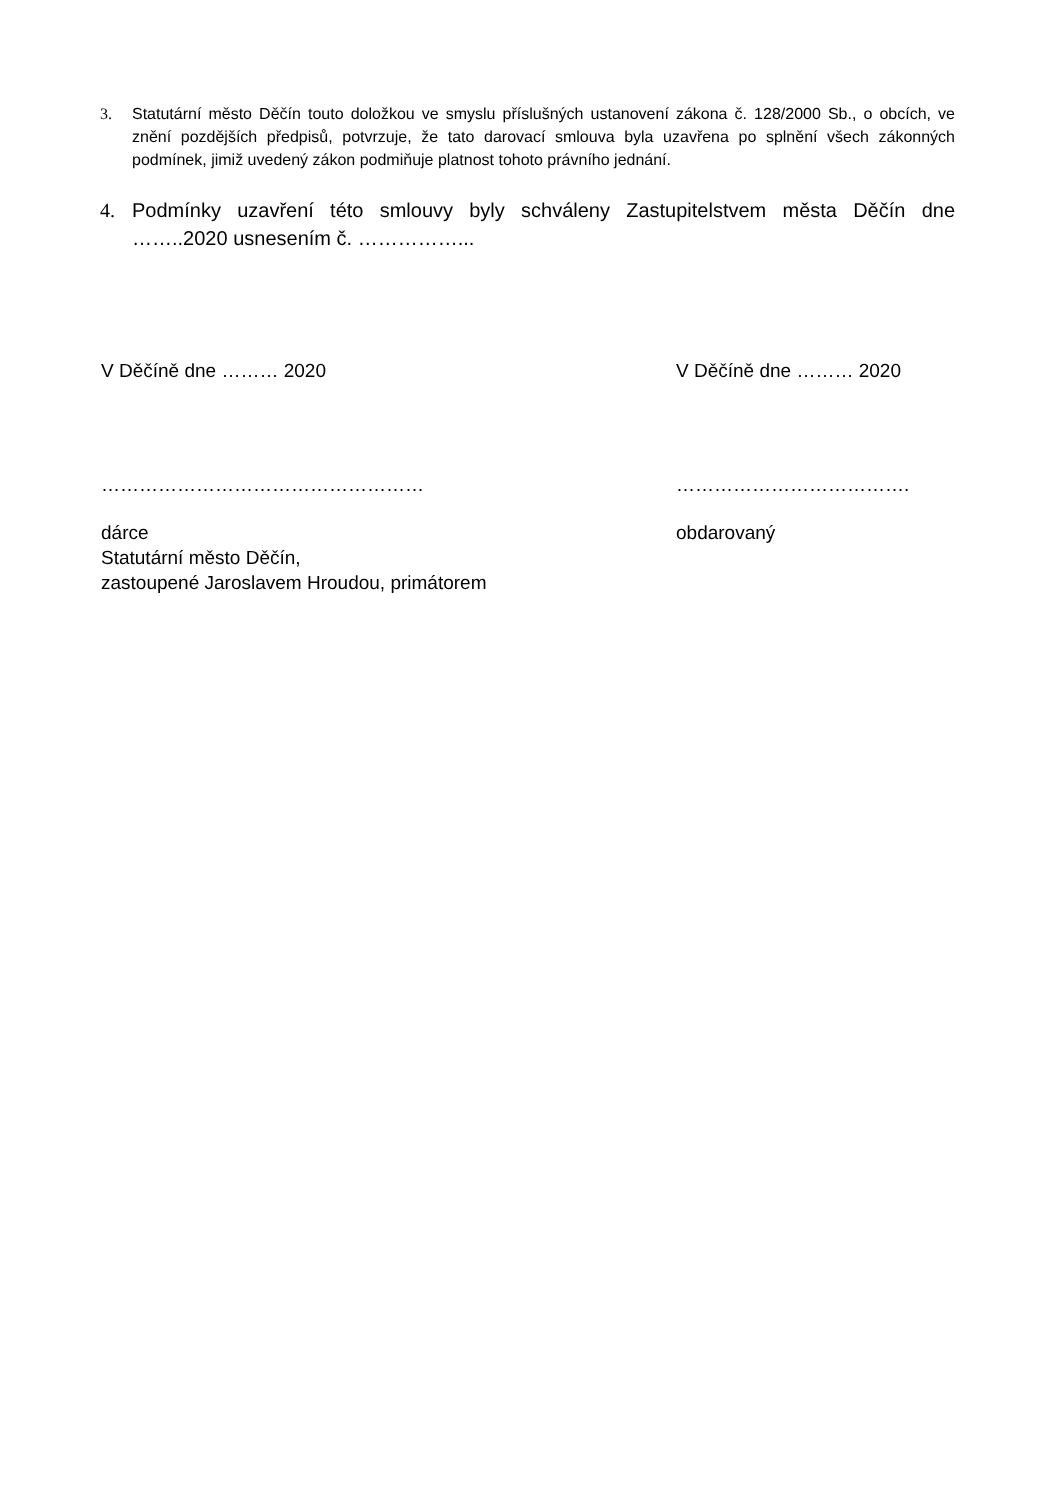3. Statutární město Děčín touto doložkou ve smyslu příslušných ustanovení zákona č. 128/2000 Sb., o obcích, ve znění pozdějších předpisů, potvrzuje, že tato darovací smlouva byla uzavřena po splnění všech zákonných podmínek, jimiž uvedený zákon podmiňuje platnost tohoto právního jednání.
4. Podmínky uzavření této smlouvy byly schváleny Zastupitelstvem města Děčín dne ……..2020 usnesením č. ……………...
V Děčíně dne ……… 2020 V Děčíně dne ……… 2020
…………………………………………… ……………………………….
dárce
Statutární město Děčín,
zastoupené Jaroslavem Hroudou, primátorem
obdarovaný